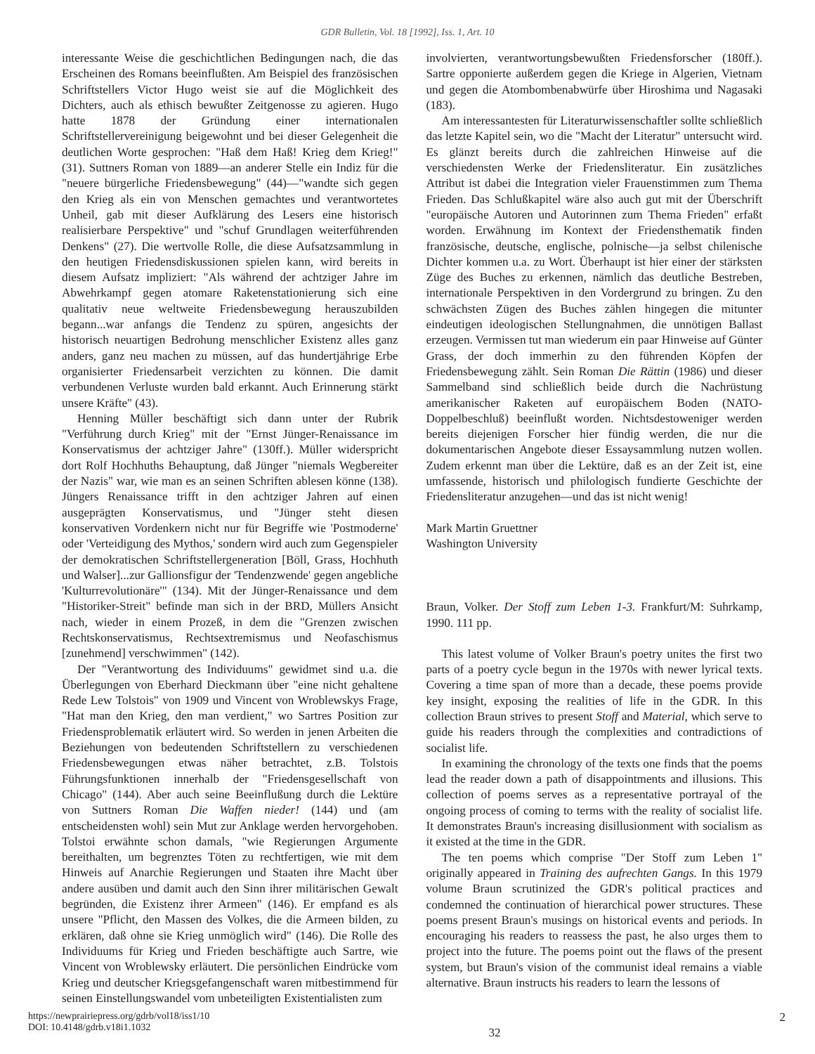GDR Bulletin, Vol. 18 [1992], Iss. 1, Art. 10
interessante Weise die geschichtlichen Bedingungen nach, die das Erscheinen des Romans beeinflußten. Am Beispiel des französischen Schriftstellers Victor Hugo weist sie auf die Möglichkeit des Dichters, auch als ethisch bewußter Zeitgenosse zu agieren. Hugo hatte 1878 der Gründung einer internationalen Schriftstellervereinigung beigewohnt und bei dieser Gelegenheit die deutlichen Worte gesprochen: "Haß dem Haß! Krieg dem Krieg!" (31). Suttners Roman von 1889—an anderer Stelle ein Indiz für die "neuere bürgerliche Friedensbewegung" (44)—"wandte sich gegen den Krieg als ein von Menschen gemachtes und verantwortetes Unheil, gab mit dieser Aufklärung des Lesers eine historisch realisierbare Perspektive" und "schuf Grundlagen weiterführenden Denkens" (27). Die wertvolle Rolle, die diese Aufsatzsammlung in den heutigen Friedensdiskussionen spielen kann, wird bereits in diesem Aufsatz impliziert: "Als während der achtziger Jahre im Abwehrkampf gegen atomare Raketenstationierung sich eine qualitativ neue weltweite Friedensbewegung herauszubilden begann...war anfangs die Tendenz zu spüren, angesichts der historisch neuartigen Bedrohung menschlicher Existenz alles ganz anders, ganz neu machen zu müssen, auf das hundertjährige Erbe organisierter Friedensarbeit verzichten zu können. Die damit verbundenen Verluste wurden bald erkannt. Auch Erinnerung stärkt unsere Kräfte" (43).
Henning Müller beschäftigt sich dann unter der Rubrik "Verführung durch Krieg" mit der "Ernst Jünger-Renaissance im Konservatismus der achtziger Jahre" (130ff.). Müller widerspricht dort Rolf Hochhuths Behauptung, daß Jünger "niemals Wegbereiter der Nazis" war, wie man es an seinen Schriften ablesen könne (138). Jüngers Renaissance trifft in den achtziger Jahren auf einen ausgeprägten Konservatismus, und "Jünger steht diesen konservativen Vordenkern nicht nur für Begriffe wie 'Postmoderne' oder 'Verteidigung des Mythos,' sondern wird auch zum Gegenspieler der demokratischen Schriftstellergeneration [Böll, Grass, Hochhuth und Walser]...zur Gallionsfigur der 'Tendenzwende' gegen angebliche 'Kulturrevolutionäre'" (134). Mit der Jünger-Renaissance und dem "Historiker-Streit" befinde man sich in der BRD, Müllers Ansicht nach, wieder in einem Prozeß, in dem die "Grenzen zwischen Rechtskonservatismus, Rechtsextremismus und Neofaschismus [zunehmend] verschwimmen" (142).
Der "Verantwortung des Individuums" gewidmet sind u.a. die Überlegungen von Eberhard Dieckmann über "eine nicht gehaltene Rede Lew Tolstois" von 1909 und Vincent von Wroblewskys Frage, "Hat man den Krieg, den man verdient," wo Sartres Position zur Friedensproblematik erläutert wird. So werden in jenen Arbeiten die Beziehungen von bedeutenden Schriftstellern zu verschiedenen Friedensbewegungen etwas näher betrachtet, z.B. Tolstois Führungsfunktionen innerhalb der "Friedensgesellschaft von Chicago" (144). Aber auch seine Beeinflußung durch die Lektüre von Suttners Roman Die Waffen nieder! (144) und (am entscheidensten wohl) sein Mut zur Anklage werden hervorgehoben. Tolstoi erwähnte schon damals, "wie Regierungen Argumente bereithalten, um begrenztes Töten zu rechtfertigen, wie mit dem Hinweis auf Anarchie Regierungen und Staaten ihre Macht über andere ausüben und damit auch den Sinn ihrer militärischen Gewalt begründen, die Existenz ihrer Armeen" (146). Er empfand es als unsere "Pflicht, den Massen des Volkes, die die Armeen bilden, zu erklären, daß ohne sie Krieg unmöglich wird" (146). Die Rolle des Individuums für Krieg und Frieden beschäftigte auch Sartre, wie Vincent von Wroblewsky erläutert. Die persönlichen Eindrücke vom Krieg und deutscher Kriegsgefangenschaft waren mitbestimmend für seinen Einstellungswandel vom unbeteiligten Existentialisten zum
involvierten, verantwortungsbewußten Friedensforscher (180ff.). Sartre opponierte außerdem gegen die Kriege in Algerien, Vietnam und gegen die Atombombenabwürfe über Hiroshima und Nagasaki (183).
Am interessantesten für Literaturwissenschaftler sollte schließlich das letzte Kapitel sein, wo die "Macht der Literatur" untersucht wird. Es glänzt bereits durch die zahlreichen Hinweise auf die verschiedensten Werke der Friedensliteratur. Ein zusätzliches Attribut ist dabei die Integration vieler Frauenstimmen zum Thema Frieden. Das Schlußkapitel wäre also auch gut mit der Überschrift "europäische Autoren und Autorinnen zum Thema Frieden" erfaßt worden. Erwähnung im Kontext der Friedensthematik finden französische, deutsche, englische, polnische—ja selbst chilenische Dichter kommen u.a. zu Wort. Überhaupt ist hier einer der stärksten Züge des Buches zu erkennen, nämlich das deutliche Bestreben, internationale Perspektiven in den Vordergrund zu bringen. Zu den schwächsten Zügen des Buches zählen hingegen die mitunter eindeutigen ideologischen Stellungnahmen, die unnötigen Ballast erzeugen. Vermissen tut man wiederum ein paar Hinweise auf Günter Grass, der doch immerhin zu den führenden Köpfen der Friedensbewegung zählt. Sein Roman Die Rättin (1986) und dieser Sammelband sind schließlich beide durch die Nachrüstung amerikanischer Raketen auf europäischem Boden (NATO-Doppelbeschluß) beeinflußt worden. Nichtsdestoweniger werden bereits diejenigen Forscher hier fündig werden, die nur die dokumentarischen Angebote dieser Essaysammlung nutzen wollen. Zudem erkennt man über die Lektüre, daß es an der Zeit ist, eine umfassende, historisch und philologisch fundierte Geschichte der Friedensliteratur anzugehen—und das ist nicht wenig!
Mark Martin Gruettner
Washington University
Braun, Volker. Der Stoff zum Leben 1-3. Frankfurt/M: Suhrkamp, 1990. 111 pp.
This latest volume of Volker Braun's poetry unites the first two parts of a poetry cycle begun in the 1970s with newer lyrical texts. Covering a time span of more than a decade, these poems provide key insight, exposing the realities of life in the GDR. In this collection Braun strives to present Stoff and Material, which serve to guide his readers through the complexities and contradictions of socialist life.
In examining the chronology of the texts one finds that the poems lead the reader down a path of disappointments and illusions. This collection of poems serves as a representative portrayal of the ongoing process of coming to terms with the reality of socialist life. It demonstrates Braun's increasing disillusionment with socialism as it existed at the time in the GDR.
The ten poems which comprise "Der Stoff zum Leben 1" originally appeared in Training des aufrechten Gangs. In this 1979 volume Braun scrutinized the GDR's political practices and condemned the continuation of hierarchical power structures. These poems present Braun's musings on historical events and periods. In encouraging his readers to reassess the past, he also urges them to project into the future. The poems point out the flaws of the present system, but Braun's vision of the communist ideal remains a viable alternative. Braun instructs his readers to learn the lessons of
https://newprairiepress.org/gdrb/vol18/iss1/10
DOI: 10.4148/gdrb.v18i1.1032
32
2